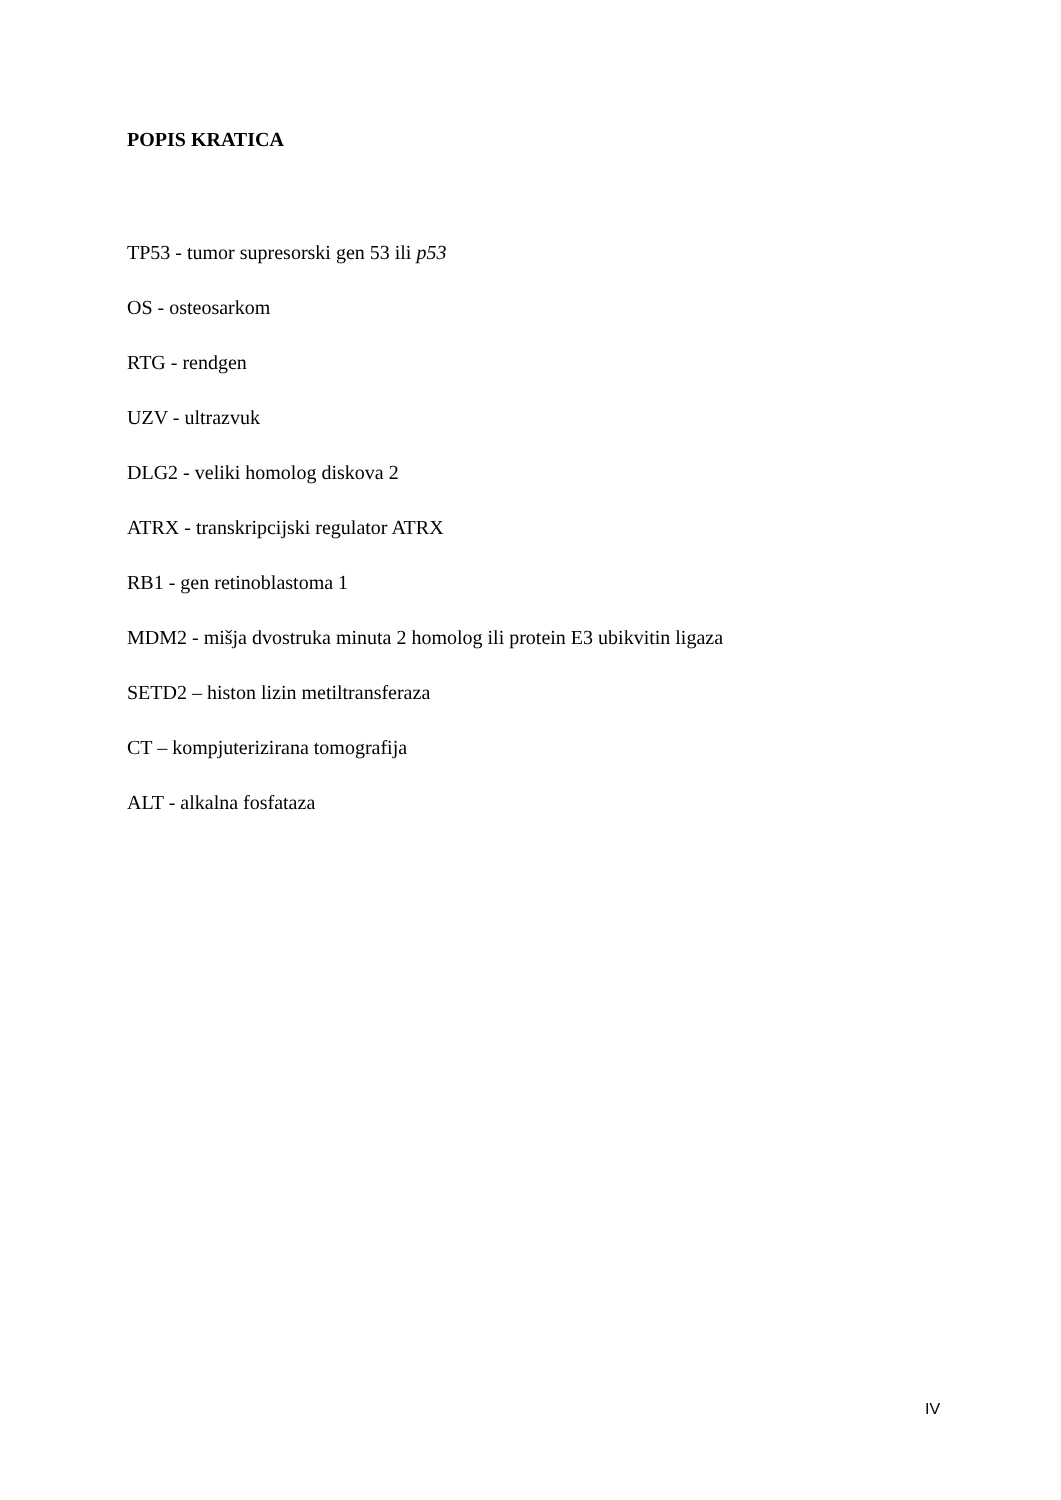POPIS KRATICA
TP53 - tumor supresorski gen 53 ili p53
OS - osteosarkom
RTG - rendgen
UZV - ultrazvuk
DLG2 - veliki homolog diskova 2
ATRX - transkripcijski regulator ATRX
RB1 - gen retinoblastoma 1
MDM2 - mišja dvostruka minuta 2 homolog ili protein E3 ubikvitin ligaza
SETD2 – histon lizin metiltransferaza
CT – kompjuterizirana tomografija
ALT - alkalna fosfataza
IV